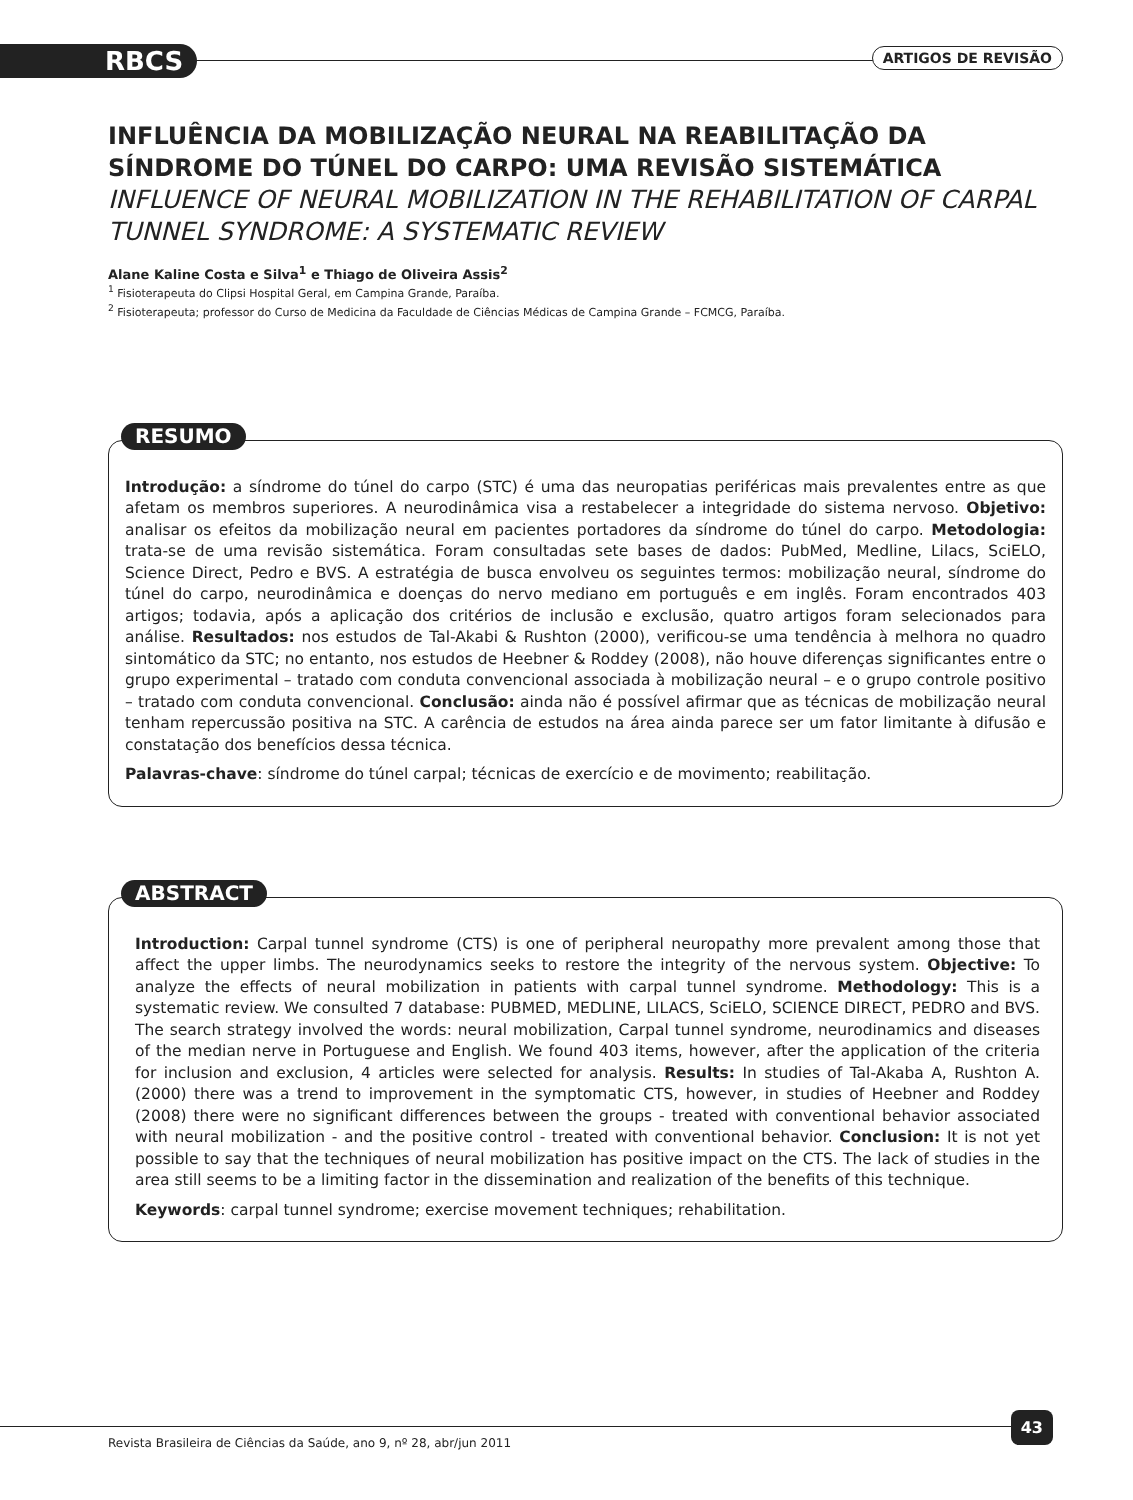RBCS ARTIGOS DE REVISÃO
INFLUÊNCIA DA MOBILIZAÇÃO NEURAL NA REABILITAÇÃO DA SÍNDROME DO TÚNEL DO CARPO: UMA REVISÃO SISTEMÁTICA
INFLUENCE OF NEURAL MOBILIZATION IN THE REHABILITATION OF CARPAL TUNNEL SYNDROME: A SYSTEMATIC REVIEW
Alane Kaline Costa e Silva<sup>1</sup> e Thiago de Oliveira Assis<sup>2</sup>
<sup>1</sup> Fisioterapeuta do Clipsi Hospital Geral, em Campina Grande, Paraíba.
<sup>2</sup> Fisioterapeuta; professor do Curso de Medicina da Faculdade de Ciências Médicas de Campina Grande – FCMCG, Paraíba.
RESUMO
Introdução: a síndrome do túnel do carpo (STC) é uma das neuropatias periféricas mais prevalentes entre as que afetam os membros superiores. A neurodinâmica visa a restabelecer a integridade do sistema nervoso. Objetivo: analisar os efeitos da mobilização neural em pacientes portadores da síndrome do túnel do carpo. Metodologia: trata-se de uma revisão sistemática. Foram consultadas sete bases de dados: PubMed, Medline, Lilacs, SciELO, Science Direct, Pedro e BVS. A estratégia de busca envolveu os seguintes termos: mobilização neural, síndrome do túnel do carpo, neurodinâmica e doenças do nervo mediano em português e em inglês. Foram encontrados 403 artigos; todavia, após a aplicação dos critérios de inclusão e exclusão, quatro artigos foram selecionados para análise. Resultados: nos estudos de Tal-Akabi & Rushton (2000), verificou-se uma tendência à melhora no quadro sintomático da STC; no entanto, nos estudos de Heebner & Roddey (2008), não houve diferenças significantes entre o grupo experimental – tratado com conduta convencional associada à mobilização neural – e o grupo controle positivo – tratado com conduta convencional. Conclusão: ainda não é possível afirmar que as técnicas de mobilização neural tenham repercussão positiva na STC. A carência de estudos na área ainda parece ser um fator limitante à difusão e constatação dos benefícios dessa técnica.
Palavras-chave: síndrome do túnel carpal; técnicas de exercício e de movimento; reabilitação.
ABSTRACT
Introduction: Carpal tunnel syndrome (CTS) is one of peripheral neuropathy more prevalent among those that affect the upper limbs. The neurodynamics seeks to restore the integrity of the nervous system. Objective: To analyze the effects of neural mobilization in patients with carpal tunnel syndrome. Methodology: This is a systematic review. We consulted 7 database: PUBMED, MEDLINE, LILACS, SciELO, SCIENCE DIRECT, PEDRO and BVS. The search strategy involved the words: neural mobilization, Carpal tunnel syndrome, neurodinamics and diseases of the median nerve in Portuguese and English. We found 403 items, however, after the application of the criteria for inclusion and exclusion, 4 articles were selected for analysis. Results: In studies of Tal-Akaba A, Rushton A. (2000) there was a trend to improvement in the symptomatic CTS, however, in studies of Heebner and Roddey (2008) there were no significant differences between the groups - treated with conventional behavior associated with neural mobilization - and the positive control - treated with conventional behavior. Conclusion: It is not yet possible to say that the techniques of neural mobilization has positive impact on the CTS. The lack of studies in the area still seems to be a limiting factor in the dissemination and realization of the benefits of this technique.
Keywords: carpal tunnel syndrome; exercise movement techniques; rehabilitation.
Revista Brasileira de Ciências da Saúde, ano 9, nº 28, abr/jun 2011
43